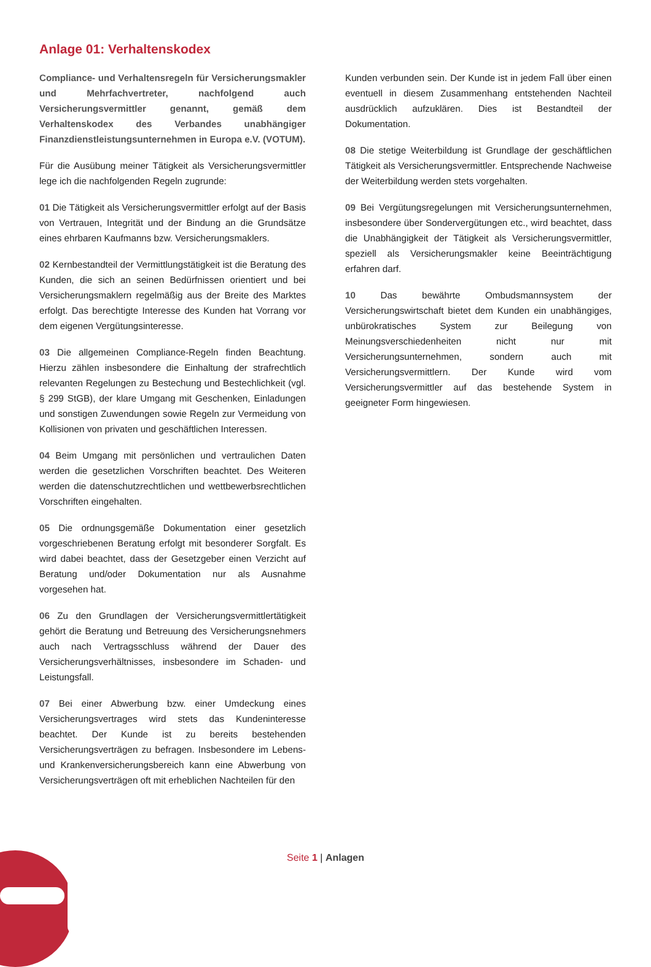Anlage 01: Verhaltenskodex
Compliance- und Verhaltensregeln für Versicherungsmakler und Mehrfachvertreter, nachfolgend auch Versicherungsvermittler genannt, gemäß dem Verhaltenskodex des Verbandes unabhängiger Finanzdienstleistungsunternehmen in Europa e.V. (VOTUM).
Für die Ausübung meiner Tätigkeit als Versicherungsvermittler lege ich die nachfolgenden Regeln zugrunde:
01 Die Tätigkeit als Versicherungsvermittler erfolgt auf der Basis von Vertrauen, Integrität und der Bindung an die Grundsätze eines ehrbaren Kaufmanns bzw. Versicherungsmaklers.
02 Kernbestandteil der Vermittlungstätigkeit ist die Beratung des Kunden, die sich an seinen Bedürfnissen orientiert und bei Versicherungsmaklern regelmäßig aus der Breite des Marktes erfolgt. Das berechtigte Interesse des Kunden hat Vorrang vor dem eigenen Vergütungsinteresse.
03 Die allgemeinen Compliance-Regeln finden Beachtung. Hierzu zählen insbesondere die Einhaltung der strafrechtlich relevanten Regelungen zu Bestechung und Bestechlichkeit (vgl. § 299 StGB), der klare Umgang mit Geschenken, Einladungen und sonstigen Zuwendungen sowie Regeln zur Vermeidung von Kollisionen von privaten und geschäftlichen Interessen.
04 Beim Umgang mit persönlichen und vertraulichen Daten werden die gesetzlichen Vorschriften beachtet. Des Weiteren werden die datenschutzrechtlichen und wettbewerbsrechtlichen Vorschriften eingehalten.
05 Die ordnungsgemäße Dokumentation einer gesetzlich vorgeschriebenen Beratung erfolgt mit besonderer Sorgfalt. Es wird dabei beachtet, dass der Gesetzgeber einen Verzicht auf Beratung und/oder Dokumentation nur als Ausnahme vorgesehen hat.
06 Zu den Grundlagen der Versicherungsvermittlertätigkeit gehört die Beratung und Betreuung des Versicherungsnehmers auch nach Vertragsschluss während der Dauer des Versicherungsverhältnisses, insbesondere im Schaden- und Leistungsfall.
07 Bei einer Abwerbung bzw. einer Umdeckung eines Versicherungsvertrages wird stets das Kundeninteresse beachtet. Der Kunde ist zu bereits bestehenden Versicherungsverträgen zu befragen. Insbesondere im Lebens- und Krankenversicherungsbereich kann eine Abwerbung von Versicherungsverträgen oft mit erheblichen Nachteilen für den
Kunden verbunden sein. Der Kunde ist in jedem Fall über einen eventuell in diesem Zusammenhang entstehenden Nachteil ausdrücklich aufzuklären. Dies ist Bestandteil der Dokumentation.
08 Die stetige Weiterbildung ist Grundlage der geschäftlichen Tätigkeit als Versicherungsvermittler. Entsprechende Nachweise der Weiterbildung werden stets vorgehalten.
09 Bei Vergütungsregelungen mit Versicherungsunternehmen, insbesondere über Sondervergütungen etc., wird beachtet, dass die Unabhängigkeit der Tätigkeit als Versicherungsvermittler, speziell als Versicherungsmakler keine Beeinträchtigung erfahren darf.
10 Das bewährte Ombudsmannsystem der Versicherungswirtschaft bietet dem Kunden ein unabhängiges, unbürokratisches System zur Beilegung von Meinungsverschiedenheiten nicht nur mit Versicherungsunternehmen, sondern auch mit Versicherungsvermittlern. Der Kunde wird vom Versicherungsvermittler auf das bestehende System in geeigneter Form hingewiesen.
Seite 1 | Anlagen